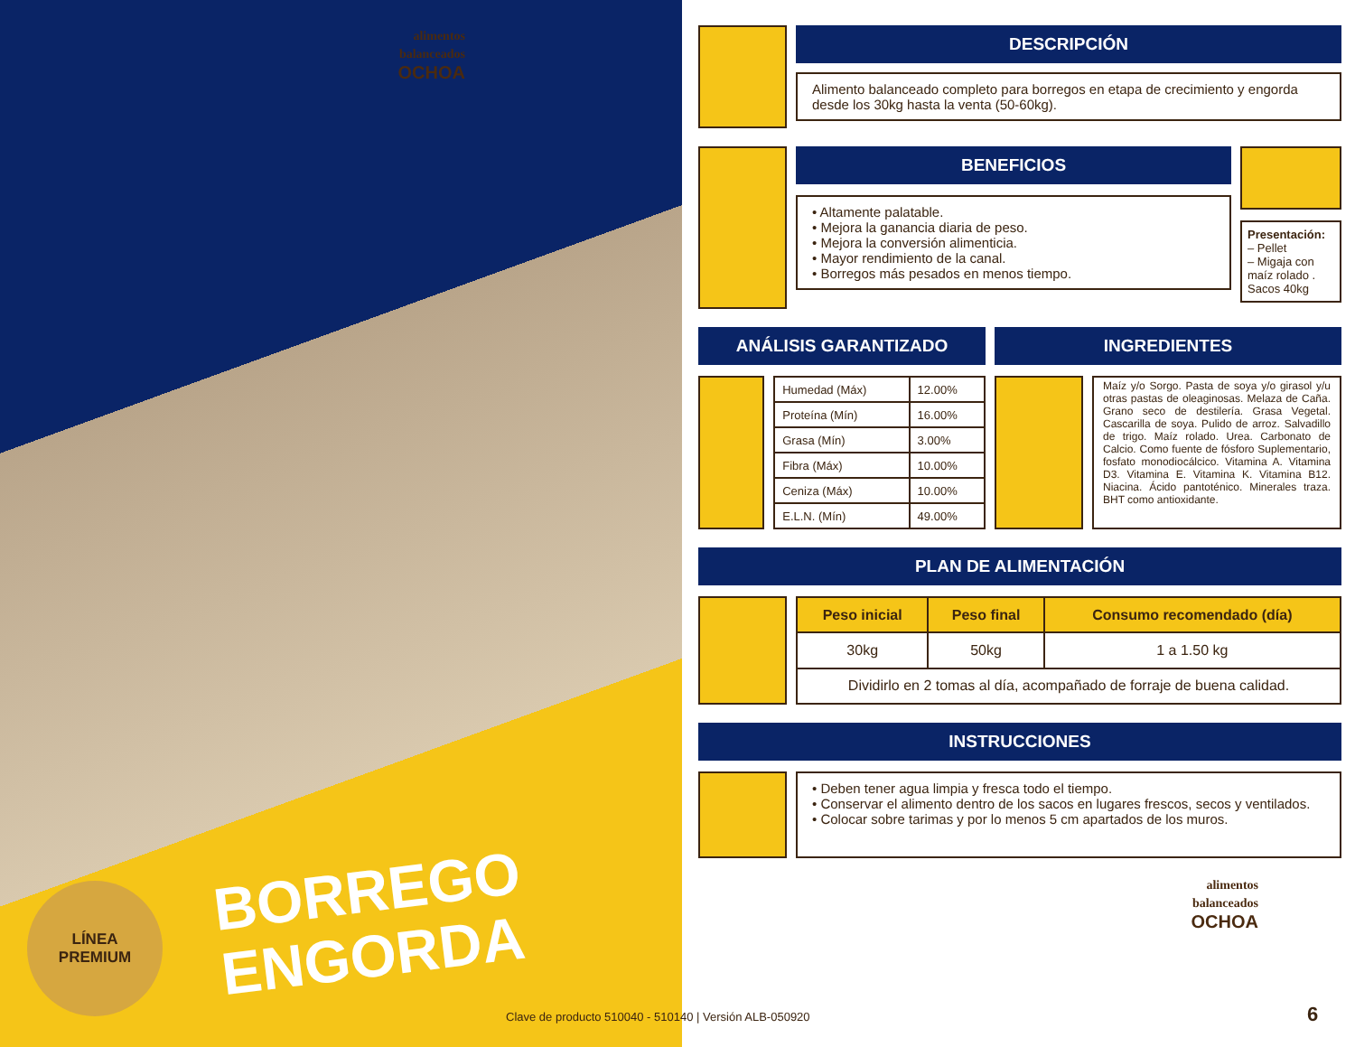alimentos
balanceados
OCHOA
LÍNEA
PREMIUM
BORREGO
ENGORDA
DESCRIPCIÓN
Alimento balanceado completo para borregos en etapa de crecimiento y engorda desde los 30kg hasta la venta (50-60kg).
BENEFICIOS
• Altamente palatable.
• Mejora la ganancia diaria de peso.
• Mejora la conversión alimenticia.
• Mayor rendimiento de la canal.
• Borregos más pesados en menos tiempo.
Presentación:
– Pellet
– Migaja con maíz rolado .
Sacos 40kg
ANÁLISIS GARANTIZADO
| Humedad (Máx) | 12.00% |
| Proteína (Mín) | 16.00% |
| Grasa (Mín) | 3.00% |
| Fibra (Máx) | 10.00% |
| Ceniza (Máx) | 10.00% |
| E.L.N. (Mín) | 49.00% |
INGREDIENTES
Maíz y/o Sorgo. Pasta de soya y/o girasol y/u otras pastas de oleaginosas. Melaza de Caña. Grano seco de destilería. Grasa Vegetal. Cascarilla de soya. Pulido de arroz. Salvadillo de trigo. Maíz rolado. Urea. Carbonato de Calcio. Como fuente de fósforo Suplementario, fosfato monodiocálcico. Vitamina A. Vitamina D3. Vitamina E. Vitamina K. Vitamina B12. Niacina. Ácido pantoténico. Minerales traza. BHT como antioxidante.
PLAN DE ALIMENTACIÓN
| Peso inicial | Peso final | Consumo recomendado (día) |
| --- | --- | --- |
| 30kg | 50kg | 1 a 1.50 kg |
| Dividirlo en 2 tomas al día, acompañado de forraje de buena calidad. | | |
INSTRUCCIONES
• Deben tener agua limpia y fresca todo el tiempo.
• Conservar el alimento dentro de los sacos en lugares frescos, secos y ventilados.
• Colocar sobre tarimas y por lo menos 5 cm apartados de los muros.
alimentos
balanceados
OCHOA
Clave de producto 510040 - 510140 | Versión ALB-050920
6